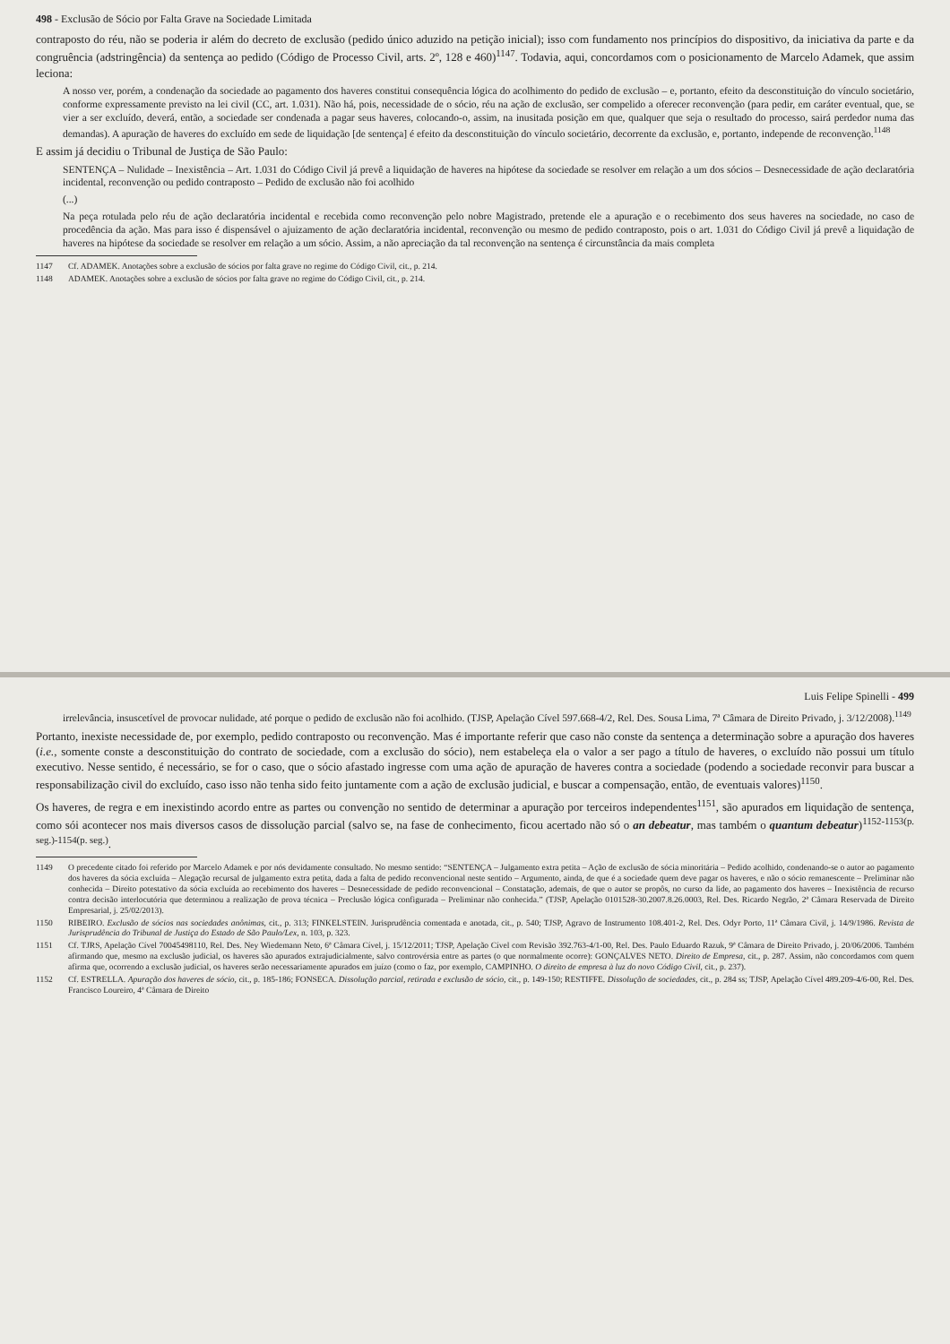498 - Exclusão de Sócio por Falta Grave na Sociedade Limitada
contraposto do réu, não se poderia ir além do decreto de exclusão (pedido único aduzido na petição inicial); isso com fundamento nos princípios do dispositivo, da iniciativa da parte e da congruência (adstringência) da sentença ao pedido (Código de Processo Civil, arts. 2º, 128 e 460)<sup>1147</sup>. Todavia, aqui, concordamos com o posicionamento de Marcelo Adamek, que assim leciona:
A nosso ver, porém, a condenação da sociedade ao pagamento dos haveres constitui consequência lógica do acolhimento do pedido de exclusão – e, portanto, efeito da desconstituição do vínculo societário, conforme expressamente previsto na lei civil (CC, art. 1.031). Não há, pois, necessidade de o sócio, réu na ação de exclusão, ser compelido a oferecer reconvenção (para pedir, em caráter eventual, que, se vier a ser excluído, deverá, então, a sociedade ser condenada a pagar seus haveres, colocando-o, assim, na inusitada posição em que, qualquer que seja o resultado do processo, sairá perdedor numa das demandas). A apuração de haveres do excluído em sede de liquidação [de sentença] é efeito da desconstituição do vínculo societário, decorrente da exclusão, e, portanto, independe de reconvenção.<sup>1148</sup>
E assim já decidiu o Tribunal de Justiça de São Paulo:
SENTENÇA – Nulidade – Inexistência – Art. 1.031 do Código Civil já prevê a liquidação de haveres na hipótese da sociedade se resolver em relação a um dos sócios – Desnecessidade de ação declaratória incidental, reconvenção ou pedido contraposto – Pedido de exclusão não foi acolhido
(...)
Na peça rotulada pelo réu de ação declaratória incidental e recebida como reconvenção pelo nobre Magistrado, pretende ele a apuração e o recebimento dos seus haveres na sociedade, no caso de procedência da ação. Mas para isso é dispensável o ajuizamento de ação declaratória incidental, reconvenção ou mesmo de pedido contraposto, pois o art. 1.031 do Código Civil já prevê a liquidação de haveres na hipótese da sociedade se resolver em relação a um sócio. Assim, a não apreciação da tal reconvenção na sentença é circunstância da mais completa
1147 Cf. ADAMEK. Anotações sobre a exclusão de sócios por falta grave no regime do Código Civil, cit., p. 214.
1148 ADAMEK. Anotações sobre a exclusão de sócios por falta grave no regime do Código Civil, cit., p. 214.
Luis Felipe Spinelli - 499
irrelevância, insuscetível de provocar nulidade, até porque o pedido de exclusão não foi acolhido. (TJSP, Apelação Cível 597.668-4/2, Rel. Des. Sousa Lima, 7ª Câmara de Direito Privado, j. 3/12/2008).<sup>1149</sup>
Portanto, inexiste necessidade de, por exemplo, pedido contraposto ou reconvenção. Mas é importante referir que caso não conste da sentença a determinação sobre a apuração dos haveres (i.e., somente conste a desconstituição do contrato de sociedade, com a exclusão do sócio), nem estabeleça ela o valor a ser pago a título de haveres, o excluído não possui um título executivo. Nesse sentido, é necessário, se for o caso, que o sócio afastado ingresse com uma ação de apuração de haveres contra a sociedade (podendo a sociedade reconvir para buscar a responsabilização civil do excluído, caso isso não tenha sido feito juntamente com a ação de exclusão judicial, e buscar a compensação, então, de eventuais valores)<sup>1150</sup>.
Os haveres, de regra e em inexistindo acordo entre as partes ou convenção no sentido de determinar a apuração por terceiros independentes<sup>1151</sup>, são apurados em liquidação de sentença, como sói acontecer nos mais diversos casos de dissolução parcial (salvo se, na fase de conhecimento, ficou acertado não só o an debeatur, mas também o quantum debeatur)<sup>1152-1153(p. seg.)-1154(p. seg.)</sup>.
1149 O precedente citado foi referido por Marcelo Adamek e por nós devidamente consultado. No mesmo sentido: “SENTENÇA – Julgamento extra petita – Ação de exclusão de sócia minoritária – Pedido acolhido, condenando-se o autor ao pagamento dos haveres da sócia excluída – Alegação recursal de julgamento extra petita, dada a falta de pedido reconvencional neste sentido – Argumento, ainda, de que é a sociedade quem deve pagar os haveres, e não o sócio remanescente – Preliminar não conhecida – Direito potestativo da sócia excluída ao recebimento dos haveres – Desnecessidade de pedido reconvencional – Constatação, ademais, de que o autor se propôs, no curso da lide, ao pagamento dos haveres – Inexistência de recurso contra decisão interlocutória que determinou a realização de prova técnica – Preclusão lógica configurada – Preliminar não conhecida.” (TJSP, Apelação 0101528-30.2007.8.26.0003, Rel. Des. Ricardo Negrão, 2ª Câmara Reservada de Direito Empresarial, j. 25/02/2013).
1150 RIBEIRO. Exclusão de sócios nas sociedades anônimas, cit., p. 313; FINKELSTEIN. Jurisprudência comentada e anotada, cit., p. 540; TJSP, Agravo de Instrumento 108.401-2, Rel. Des. Odyr Porto, 11ª Câmara Civil, j. 14/9/1986. Revista de Jurisprudência do Tribunal de Justiça do Estado de São Paulo/Lex, n. 103, p. 323.
1151 Cf. TJRS, Apelação Cível 70045498110, Rel. Des. Ney Wiedemann Neto, 6ª Câmara Cível, j. 15/12/2011; TJSP, Apelação Cível com Revisão 392.763-4/1-00, Rel. Des. Paulo Eduardo Razuk, 9ª Câmara de Direito Privado, j. 20/06/2006. Também afirmando que, mesmo na exclusão judicial, os haveres são apurados extrajudicialmente, salvo controvérsia entre as partes (o que normalmente ocorre): GONÇALVES NETO. Direito de Empresa, cit., p. 287. Assim, não concordamos com quem afirma que, ocorrendo a exclusão judicial, os haveres serão necessariamente apurados em juízo (como o faz, por exemplo, CAMPINHO. O direito de empresa à luz do novo Código Civil, cit., p. 237).
1152 Cf. ESTRELLA. Apuração dos haveres de sócio, cit., p. 185-186; FONSECA. Dissolução parcial, retirada e exclusão de sócio, cit., p. 149-150; RESTIFFE. Dissolução de sociedades, cit., p. 284 ss; TJSP, Apelação Cível 489.209-4/6-00, Rel. Des. Francisco Loureiro, 4ª Câmara de Direito